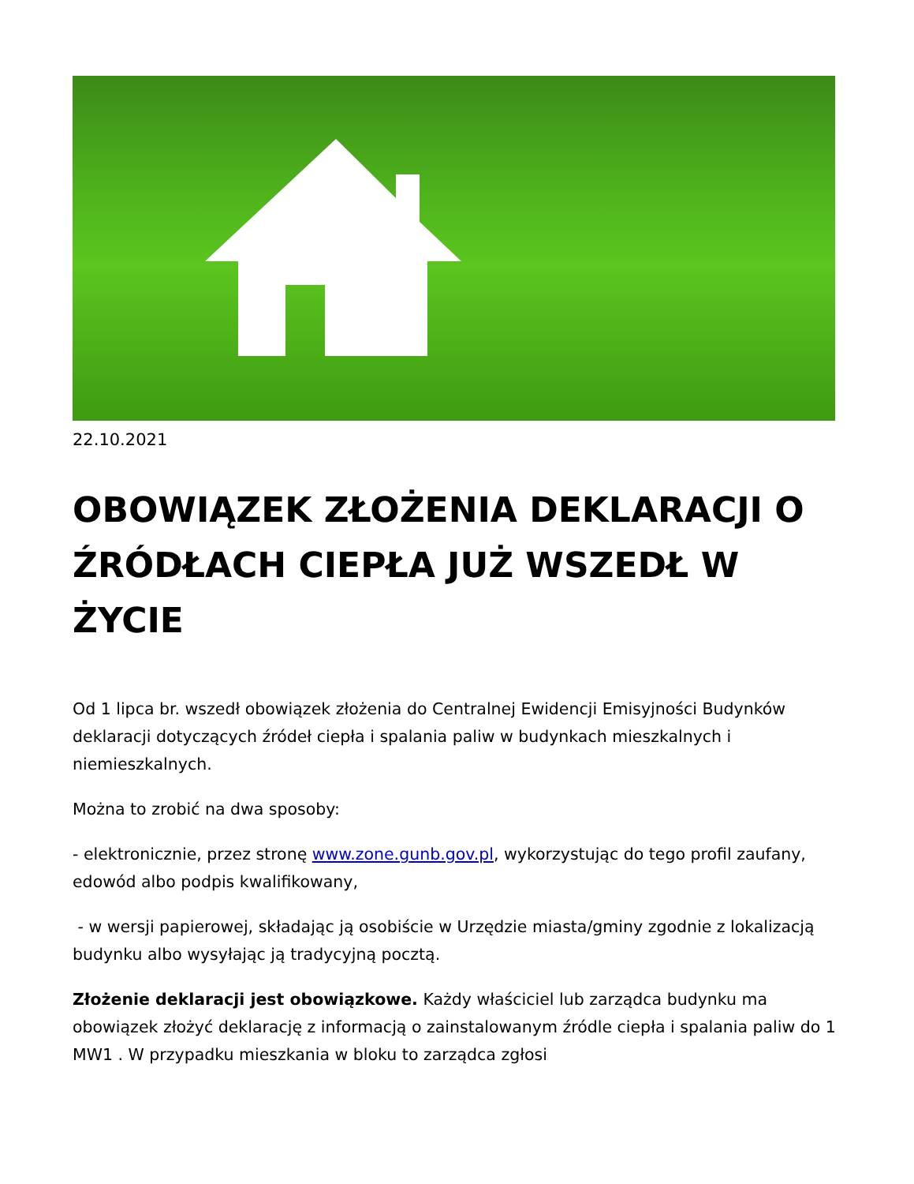22.10.2021
OBOWIĄZEK ZŁOŻENIA DEKLARACJI O ŹRÓDŁACH CIEPŁA JUŻ WSZEDŁ W ŻYCIE
Od 1 lipca br. wszedł obowiązek złożenia do Centralnej Ewidencji Emisyjności Budynków deklaracji dotyczących źródeł ciepła i spalania paliw w budynkach mieszkalnych i niemieszkalnych.
Można to zrobić na dwa sposoby:
- elektronicznie, przez stronę www.zone.gunb.gov.pl, wykorzystując do tego profil zaufany, edowód albo podpis kwalifikowany,
- w wersji papierowej, składając ją osobiście w Urzędzie miasta/gminy zgodnie z lokalizacją budynku albo wysyłając ją tradycyjną pocztą.
Złożenie deklaracji jest obowiązkowe. Każdy właściciel lub zarządca budynku ma obowiązek złożyć deklarację z informacją o zainstalowanym źródle ciepła i spalania paliw do 1 MW1 . W przypadku mieszkania w bloku to zarządca zgłosi